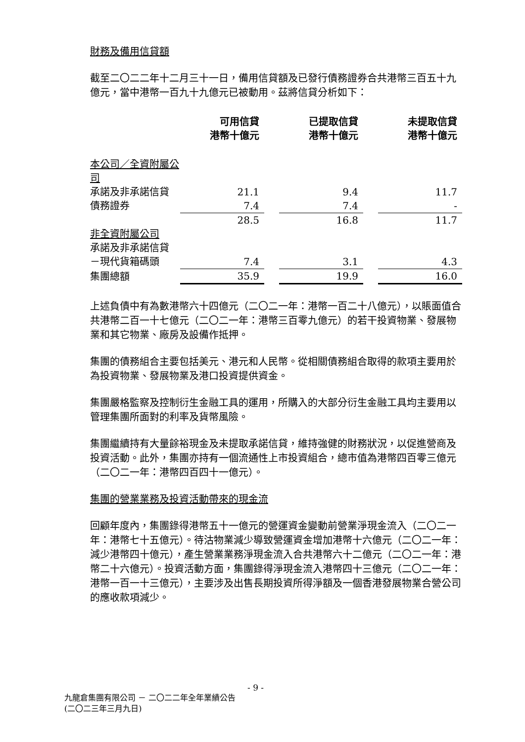財務及備用信貸額
截至二〇二二年十二月三十一日，備用信貸額及已發行債務證券合共港幣三百五十九億元，當中港幣一百九十九億元已被動用。茲將信貸分析如下：
| | 可用信貸 港幣十億元 | | 已提取信貸 港幣十億元 | | 未提取信貸 港幣十億元 |
| 本公司／全資附屬公司 | | | | | |
| 承諾及非承諾信貸 | 21.1 | | 9.4 | | 11.7 |
| 債務證券 | 7.4 | | 7.4 | | - |
| | 28.5 | | 16.8 | | 11.7 |
| 非全資附屬公司 | | | | | |
| 承諾及非承諾信貸 | | | | | |
| －現代貨箱碼頭 | 7.4 | | 3.1 | | 4.3 |
| 集團總額 | 35.9 | | 19.9 | | 16.0 |
上述負債中有為數港幣六十四億元（二〇二一年：港幣一百二十八億元），以賬面值合共港幣二百一十七億元（二〇二一年：港幣三百零九億元）的若干投資物業、發展物業和其它物業、廠房及設備作抵押。
集團的債務組合主要包括美元、港元和人民幣。從相關債務組合取得的款項主要用於為投資物業、發展物業及港口投資提供資金。
集團嚴格監察及控制衍生金融工具的運用，所購入的大部分衍生金融工具均主要用以管理集團所面對的利率及貨幣風險。
集團繼續持有大量餘裕現金及未提取承諾信貸，維持強健的財務狀況，以促進營商及投資活動。此外，集團亦持有一個流通性上市投資組合，總市值為港幣四百零三億元（二〇二一年：港幣四百四十一億元）。
集團的營業業務及投資活動帶來的現金流
回顧年度內，集團錄得港幣五十一億元的營運資金變動前營業淨現金流入（二〇二一年：港幣七十五億元）。待沽物業減少導致營運資金增加港幣十六億元（二〇二一年：減少港幣四十億元），產生營業業務淨現金流入合共港幣六十二億元（二〇二一年：港幣二十六億元）。投資活動方面，集團錄得淨現金流入港幣四十三億元（二〇二一年：港幣一百一十三億元），主要涉及出售長期投資所得淨額及一個香港發展物業合營公司的應收款項減少。
- 9 -
九龍倉集團有限公司 － 二〇二二年全年業績公告
(二〇二三年三月九日)